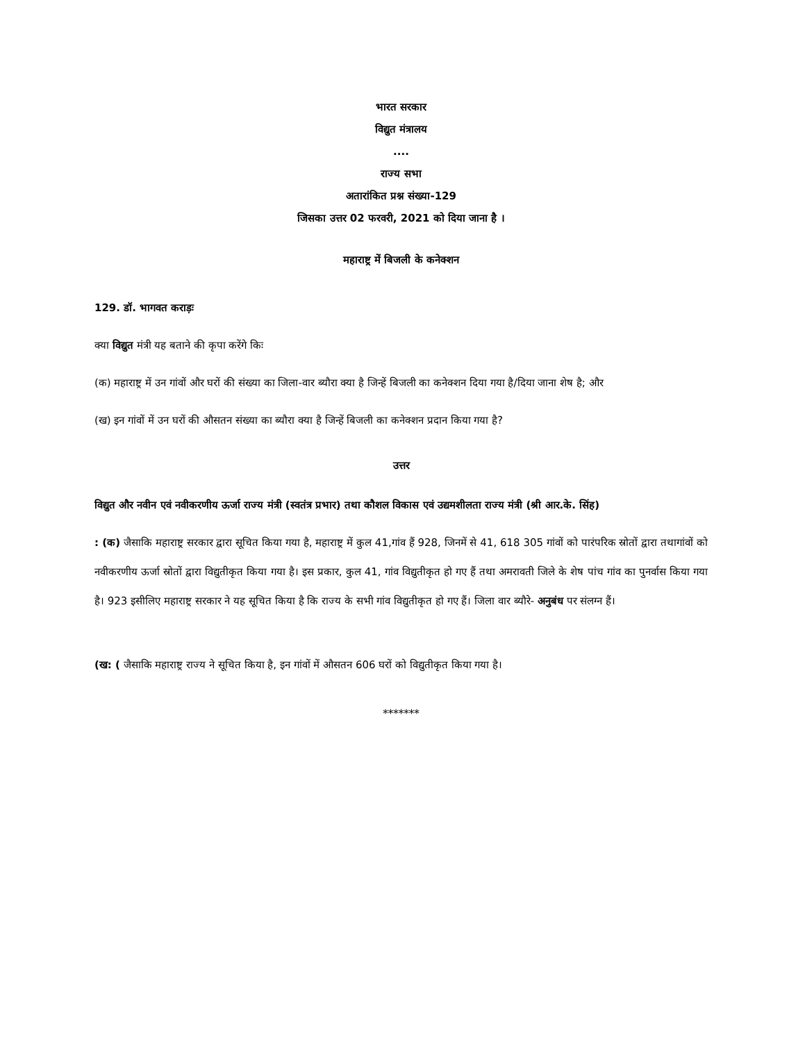भारत सरकार
विद्युत मंत्रालय
....
राज्य सभा
अतारांकित प्रश्न संख्या-129
जिसका उत्तर 02 फरवरी, 2021 को दिया जाना है ।
महाराष्ट्र में बिजली के कनेक्शन
129. डॉ. भागवत कराड़ः
क्या विद्युत मंत्री यह बताने की कृपा करेंगे किः
(क) महाराष्ट्र में उन गांवों और घरों की संख्या का जिला-वार ब्यौरा क्या है जिन्हें बिजली का कनेक्शन दिया गया है/दिया जाना शेष है; और
(ख) इन गांवों में उन घरों की औसतन संख्या का ब्यौरा क्या है जिन्हें बिजली का कनेक्शन प्रदान किया गया है?
उत्तर
विद्युत और नवीन एवं नवीकरणीय ऊर्जा राज्य मंत्री (स्वतंत्र प्रभार) तथा कौशल विकास एवं उद्यमशीलता राज्य मंत्री (श्री आर.के. सिंह)
: (क) जैसाकि महाराष्ट्र सरकार द्वारा सूचित किया गया है, महाराष्ट्र में कुल 41,गांव हैं 928, जिनमें से 41, 618 305 गांवों को पारंपरिक स्रोतों द्वारा तथागांवों को नवीकरणीय ऊर्जा स्रोतों द्वारा विद्युतीकृत किया गया है। इस प्रकार, कुल 41, गांव विद्युतीकृत हो गए हैं तथा अमरावती जिले के शेष पांच गांव का पुनर्वास किया गया है। 923 इसीलिए महाराष्ट्र सरकार ने यह सूचित किया है कि राज्य के सभी गांव विद्युतीकृत हो गए हैं। जिला वार ब्यौरे- अनुबंध पर संलग्न हैं।
(ख: ( जैसाकि महाराष्ट्र राज्य ने सूचित किया है, इन गांवों में औसतन 606 घरों को विद्युतीकृत किया गया है।
*******